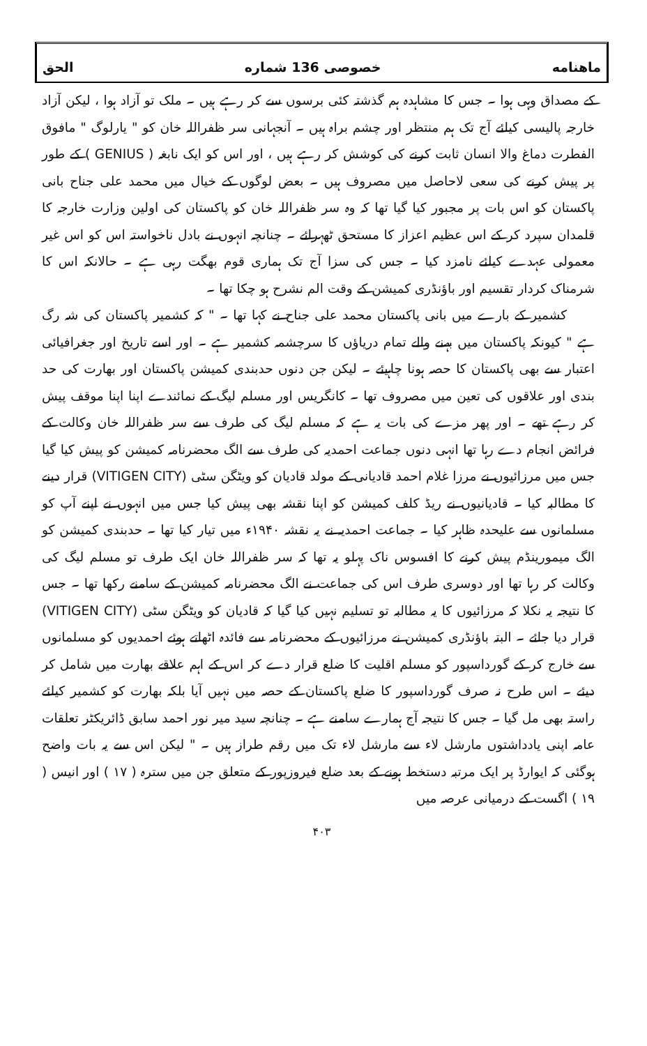ماهنامه خصوصی 136 شماره الحق
کے مصداق وہی ہوا ۔ جس کا مشاہدہ ہم گذشتہ کئی برسوں سے کر رہے ہیں ۔ ملک تو آزاد ہوا ، لیکن آزاد خارجہ پالیسی کیلئے آج تک ہم منتظر اور چشم براہ ہیں ۔ آنجہانی سر ظفراللہ خان کو " یارلوگ " مافوق الفطرت دماغ والا انسان ثابت کرنے کی کوشش کر رہے ہیں ، اور اس کو ایک نابغہ ( GENIUS ) کے طور پر پیش کرنے کی سعی لاحاصل میں مصروف ہیں ۔ بعض لوگوں کے خیال میں محمد علی جناح بانی پاکستان کو اس بات پر مجبور کیا گیا تھا کہ وہ سر ظفراللہ خان کو پاکستان کی اولین وزارت خارجہ کا قلمدان سپرد کر کے اس عظیم اعزاز کا مستحق ٹھہرائے ۔ چنانچہ انہوں نے بادل ناخواستہ اس کو اس غیر معمولی عہدے کیلئے نامزد کیا ۔ جس کی سزا آج تک ہماری قوم بھگت رہی ہے ۔ حالانکہ اس کا شرمناک کردار تقسیم اور باؤنڈری کمیشن کے وقت الم نشرح ہو چکا تھا ۔
کشمیر کے بارے میں بانی پاکستان محمد علی جناح نے کہا تھا ۔ " کہ کشمیر پاکستان کی شہ رگ ہے " کیونکہ پاکستان میں بہنے والے تمام دریاؤں کا سرچشمہ کشمیر ہے ۔ اور اسے تاریخ اور جغرافیائی اعتبار سے بھی پاکستان کا حصہ ہونا چاہیئے ۔ لیکن جن دنوں حدبندی کمیشن پاکستان اور بھارت کی حد بندی اور علاقوں کی تعین میں مصروف تھا ۔ کانگریس اور مسلم لیگ کے نمائندے اپنا اپنا موقف پیش کر رہے تھے ۔ اور پھر مزے کی بات یہ ہے کہ مسلم لیگ کی طرف سے سر ظفراللہ خان وکالت کے فرائض انجام دے رہا تھا انہی دنوں جماعت احمدیہ کی طرف سے الگ محضرنامہ کمیشن کو پیش کیا گیا جس میں مرزائیوں نے مرزا غلام احمد قادیانی کے مولد قادیان کو ویٹگن سٹی (VITIGEN CITY) قرار دینے کا مطالبہ کیا ۔ قادیانیوں نے ریڈ کلف کمیشن کو اپنا نقشہ بھی پیش کیا جس میں انہوں نے اپنے آپ کو مسلمانوں سے علیحدہ ظاہر کیا ۔ جماعت احمدیہ نے یہ نقشہ ۱۹۴۰ء میں تیار کیا تھا ۔ حدبندی کمیشن کو الگ میمورینڈم پیش کرنے کا افسوس ناک پہلو یہ تھا کہ سر ظفراللہ خان ایک طرف تو مسلم لیگ کی وکالت کر رہا تھا اور دوسری طرف اس کی جماعت نے الگ محضرنامہ کمیشن کے سامنے رکھا تھا ۔ جس کا نتیجہ یہ نکلا کہ مرزائیوں کا یہ مطالبہ تو تسلیم نہیں کیا گیا کہ قادیان کو ویٹگن سٹی (VITIGEN CITY) قرار دیا جائے ۔ البتہ باؤنڈری کمیشن نے مرزائیوں کے محضرنامہ سے فائدہ اٹھاتے ہوئے احمدیوں کو مسلمانوں سے خارج کر کے گورداسپور کو مسلم اقلیت کا ضلع قرار دے کر اس کے اہم علاقے بھارت میں شامل کر دیئے ۔ اس طرح نہ صرف گورداسپور کا ضلع پاکستان کے حصہ میں نہیں آیا بلکہ بھارت کو کشمیر کیلئے راستہ بھی مل گیا ۔ جس کا نتیجہ آج ہمارے سامنے ہے ۔ چنانچہ سید میر نور احمد سابق ڈائریکٹر تعلقات عامہ اپنی یادداشتوں مارشل لاء سے مارشل لاء تک میں رقم طراز ہیں ۔ " لیکن اس سے یہ بات واضح ہوگئی کہ ایوارڈ پر ایک مرتبہ دستخط ہونے کے بعد ضلع فیروزپور کے متعلق جن میں سترہ ( ۱۷ ) اور انیس ( ۱۹ ) اگست کے درمیانی عرصہ میں
۴۰۳